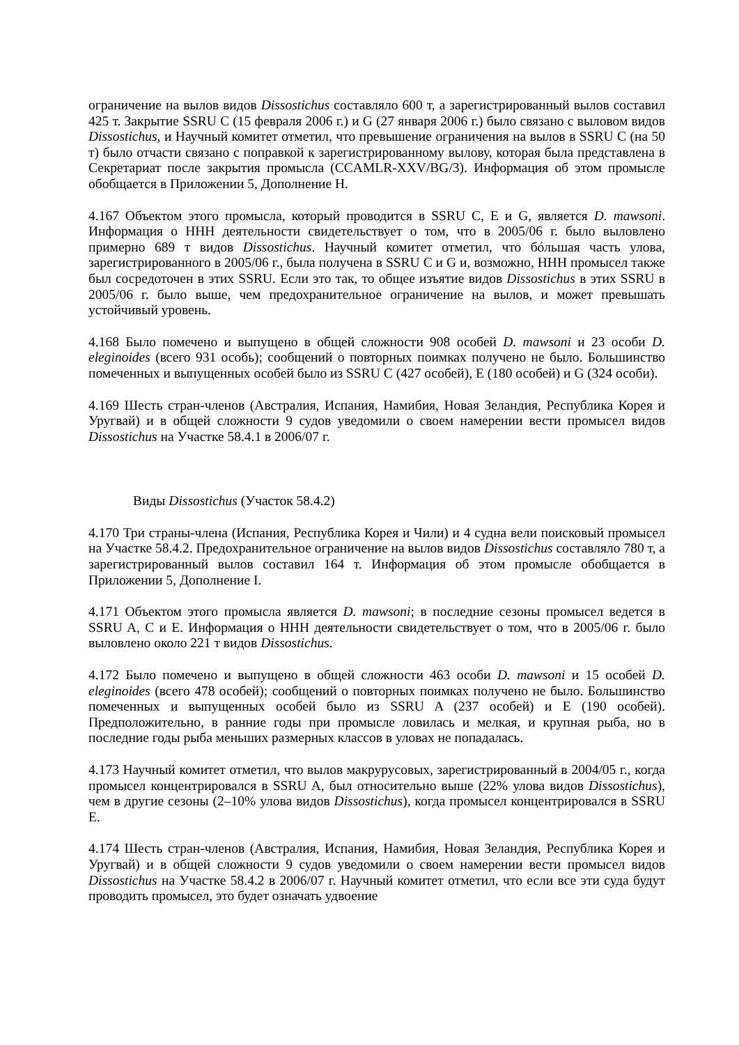ограничение на вылов видов Dissostichus составляло 600 т, а зарегистрированный вылов составил 425 т. Закрытие SSRU C (15 февраля 2006 г.) и G (27 января 2006 г.) было связано с выловом видов Dissostichus, и Научный комитет отметил, что превышение ограничения на вылов в SSRU C (на 50 т) было отчасти связано с поправкой к зарегистрированному вылову, которая была представлена в Секретариат после закрытия промысла (CCAMLR-XXV/BG/3). Информация об этом промысле обобщается в Приложении 5, Дополнение H.
4.167 Объектом этого промысла, который проводится в SSRU C, E и G, является D. mawsoni. Информация о ННН деятельности свидетельствует о том, что в 2005/06 г. было выловлено примерно 689 т видов Dissostichus. Научный комитет отметил, что бóльшая часть улова, зарегистрированного в 2005/06 г., была получена в SSRU C и G и, возможно, ННН промысел также был сосредоточен в этих SSRU. Если это так, то общее изъятие видов Dissostichus в этих SSRU в 2005/06 г. было выше, чем предохранительное ограничение на вылов, и может превышать устойчивый уровень.
4.168 Было помечено и выпущено в общей сложности 908 особей D. mawsoni и 23 особи D. eleginoides (всего 931 особь); сообщений о повторных поимках получено не было. Большинство помеченных и выпущенных особей было из SSRU C (427 особей), E (180 особей) и G (324 особи).
4.169 Шесть стран-членов (Австралия, Испания, Намибия, Новая Зеландия, Республика Корея и Уругвай) и в общей сложности 9 судов уведомили о своем намерении вести промысел видов Dissostichus на Участке 58.4.1 в 2006/07 г.
Виды Dissostichus (Участок 58.4.2)
4.170 Три страны-члена (Испания, Республика Корея и Чили) и 4 судна вели поисковый промысел на Участке 58.4.2. Предохранительное ограничение на вылов видов Dissostichus составляло 780 т, а зарегистрированный вылов составил 164 т. Информация об этом промысле обобщается в Приложении 5, Дополнение I.
4.171 Объектом этого промысла является D. mawsoni; в последние сезоны промысел ведется в SSRU A, C и E. Информация о ННН деятельности свидетельствует о том, что в 2005/06 г. было выловлено около 221 т видов Dissostichus.
4.172 Было помечено и выпущено в общей сложности 463 особи D. mawsoni и 15 особей D. eleginoides (всего 478 особей); сообщений о повторных поимках получено не было. Большинство помеченных и выпущенных особей было из SSRU A (237 особей) и E (190 особей). Предположительно, в ранние годы при промысле ловилась и мелкая, и крупная рыба, но в последние годы рыба меньших размерных классов в уловах не попадалась.
4.173 Научный комитет отметил, что вылов макрурусовых, зарегистрированный в 2004/05 г., когда промысел концентрировался в SSRU A, был относительно выше (22% улова видов Dissostichus), чем в другие сезоны (2–10% улова видов Dissostichus), когда промысел концентрировался в SSRU E.
4.174 Шесть стран-членов (Австралия, Испания, Намибия, Новая Зеландия, Республика Корея и Уругвай) и в общей сложности 9 судов уведомили о своем намерении вести промысел видов Dissostichus на Участке 58.4.2 в 2006/07 г. Научный комитет отметил, что если все эти суда будут проводить промысел, это будет означать удвоение